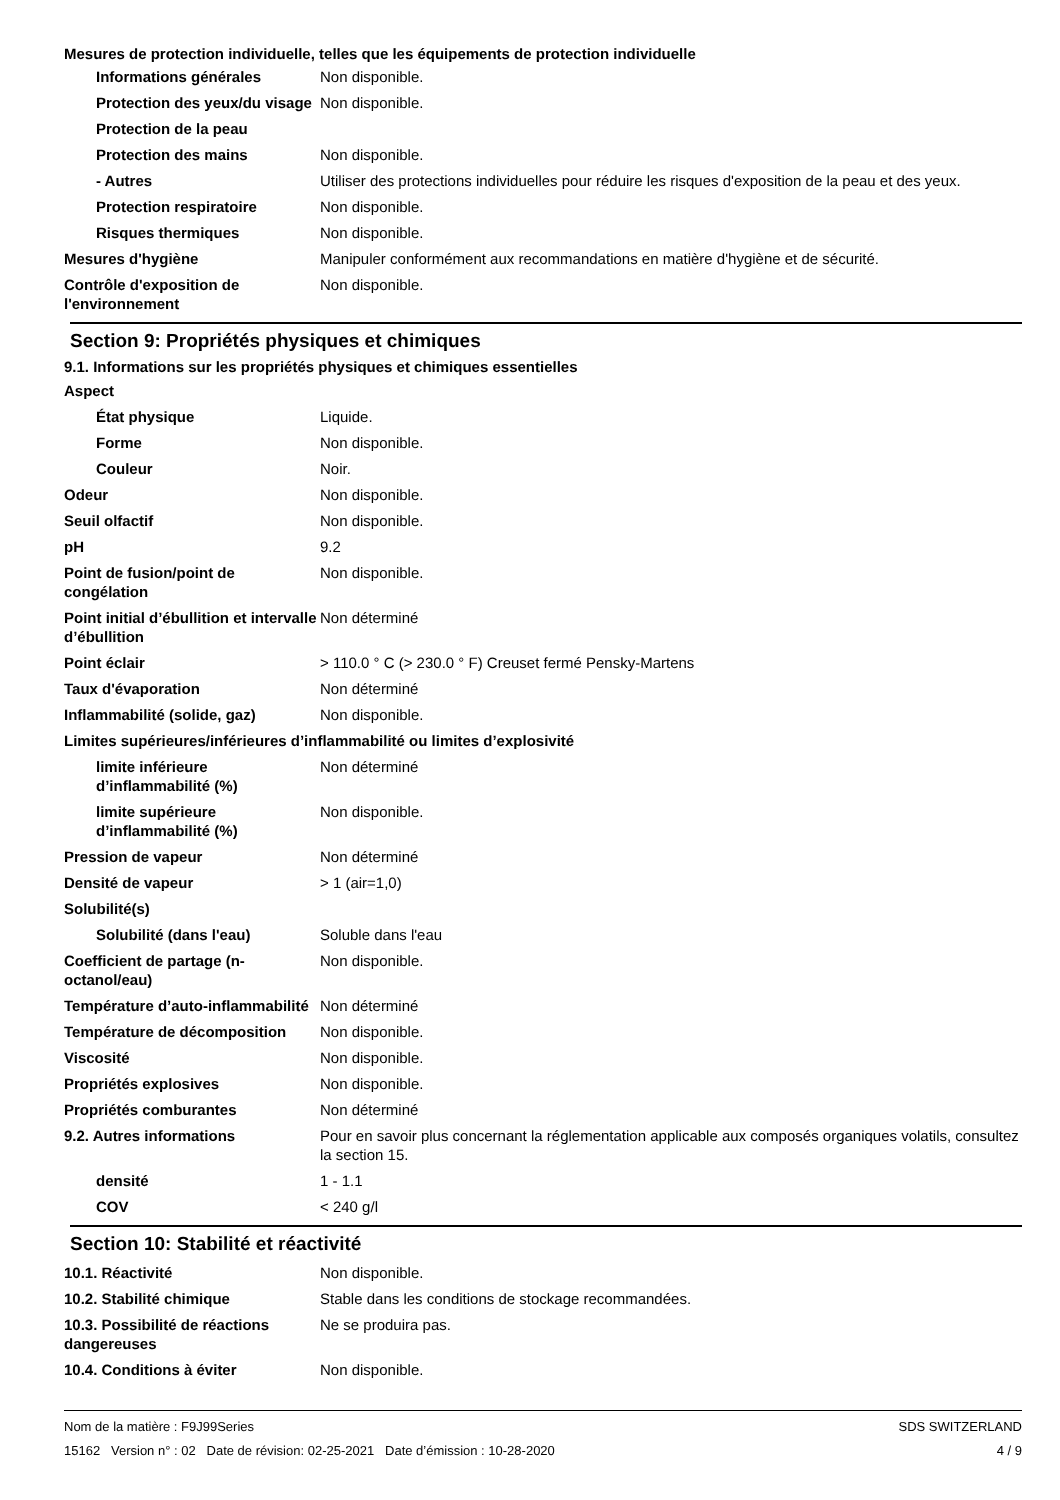Mesures de protection individuelle, telles que les équipements de protection individuelle
| Informations générales | Non disponible. |
| Protection des yeux/du visage | Non disponible. |
| Protection de la peau | |
| Protection des mains | Non disponible. |
| - Autres | Utiliser des protections individuelles pour réduire les risques d'exposition de la peau et des yeux. |
| Protection respiratoire | Non disponible. |
| Risques thermiques | Non disponible. |
| Mesures d'hygiène | Manipuler conformément aux recommandations en matière d'hygiène et de sécurité. |
| Contrôle d'exposition de l'environnement | Non disponible. |
Section 9: Propriétés physiques et chimiques
9.1. Informations sur les propriétés physiques et chimiques essentielles
| Aspect | |
| État physique | Liquide. |
| Forme | Non disponible. |
| Couleur | Noir. |
| Odeur | Non disponible. |
| Seuil olfactif | Non disponible. |
| pH | 9.2 |
| Point de fusion/point de congélation | Non disponible. |
| Point initial d’ébullition et intervalle d’ébullition | Non déterminé |
| Point éclair | > 110.0 ° C (> 230.0 ° F) Creuset fermé Pensky-Martens |
| Taux d'évaporation | Non déterminé |
| Inflammabilité (solide, gaz) | Non disponible. |
| Limites supérieures/inférieures d’inflammabilité ou limites d’explosivité | |
| limite inférieure d’inflammabilité (%) | Non déterminé |
| limite supérieure d’inflammabilité (%) | Non disponible. |
| Pression de vapeur | Non déterminé |
| Densité de vapeur | > 1 (air=1,0) |
| Solubilité(s) | |
| Solubilité (dans l'eau) | Soluble dans l'eau |
| Coefficient de partage (n-octanol/eau) | Non disponible. |
| Température d’auto-inflammabilité | Non déterminé |
| Température de décomposition | Non disponible. |
| Viscosité | Non disponible. |
| Propriétés explosives | Non disponible. |
| Propriétés comburantes | Non déterminé |
| 9.2. Autres informations | Pour en savoir plus concernant la réglementation applicable aux composés organiques volatils, consultez la section 15. |
| densité | 1 - 1.1 |
| COV | < 240 g/l |
Section 10: Stabilité et réactivité
| 10.1. Réactivité | Non disponible. |
| 10.2. Stabilité chimique | Stable dans les conditions de stockage recommandées. |
| 10.3. Possibilité de réactions dangereuses | Ne se produira pas. |
| 10.4. Conditions à éviter | Non disponible. |
Nom de la matière : F9J99Series
15162 Version n° : 02 Date de révision: 02-25-2021 Date d’émission : 10-28-2020
SDS SWITZERLAND
4 / 9